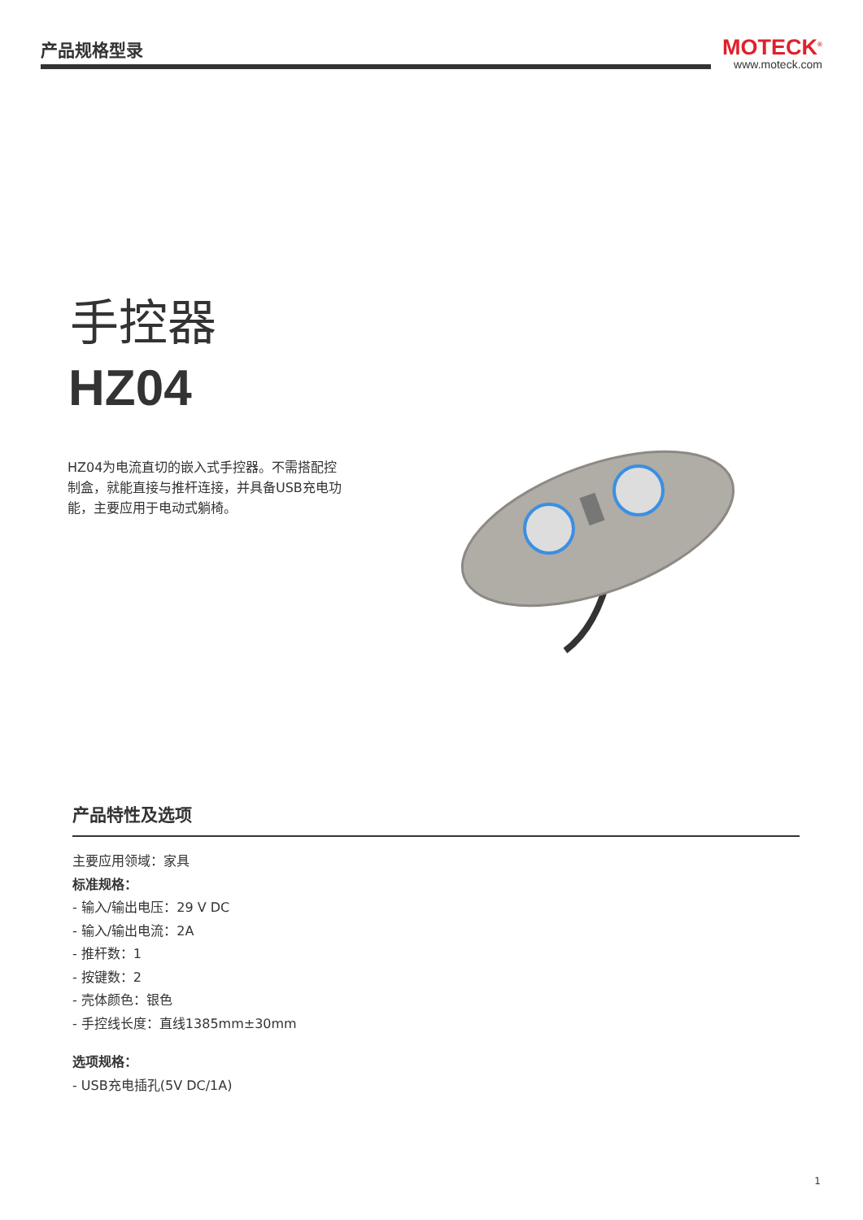产品规格型录
MOTECK<sup>®</sup>
www.moteck.com
手控器
HZ04
HZ04为电流直切的嵌入式手控器。不需搭配控制盒，就能直接与推杆连接，并具备USB充电功能，主要应用于电动式躺椅。
产品特性及选项
主要应用领域：家具
标准规格：
- 输入/输出电压：29 V DC
- 输入/输出电流：2A
- 推杆数：1
- 按键数：2
- 壳体颜色：银色
- 手控线长度：直线1385mm±30mm
选项规格：
- USB充电插孔(5V DC/1A)
1